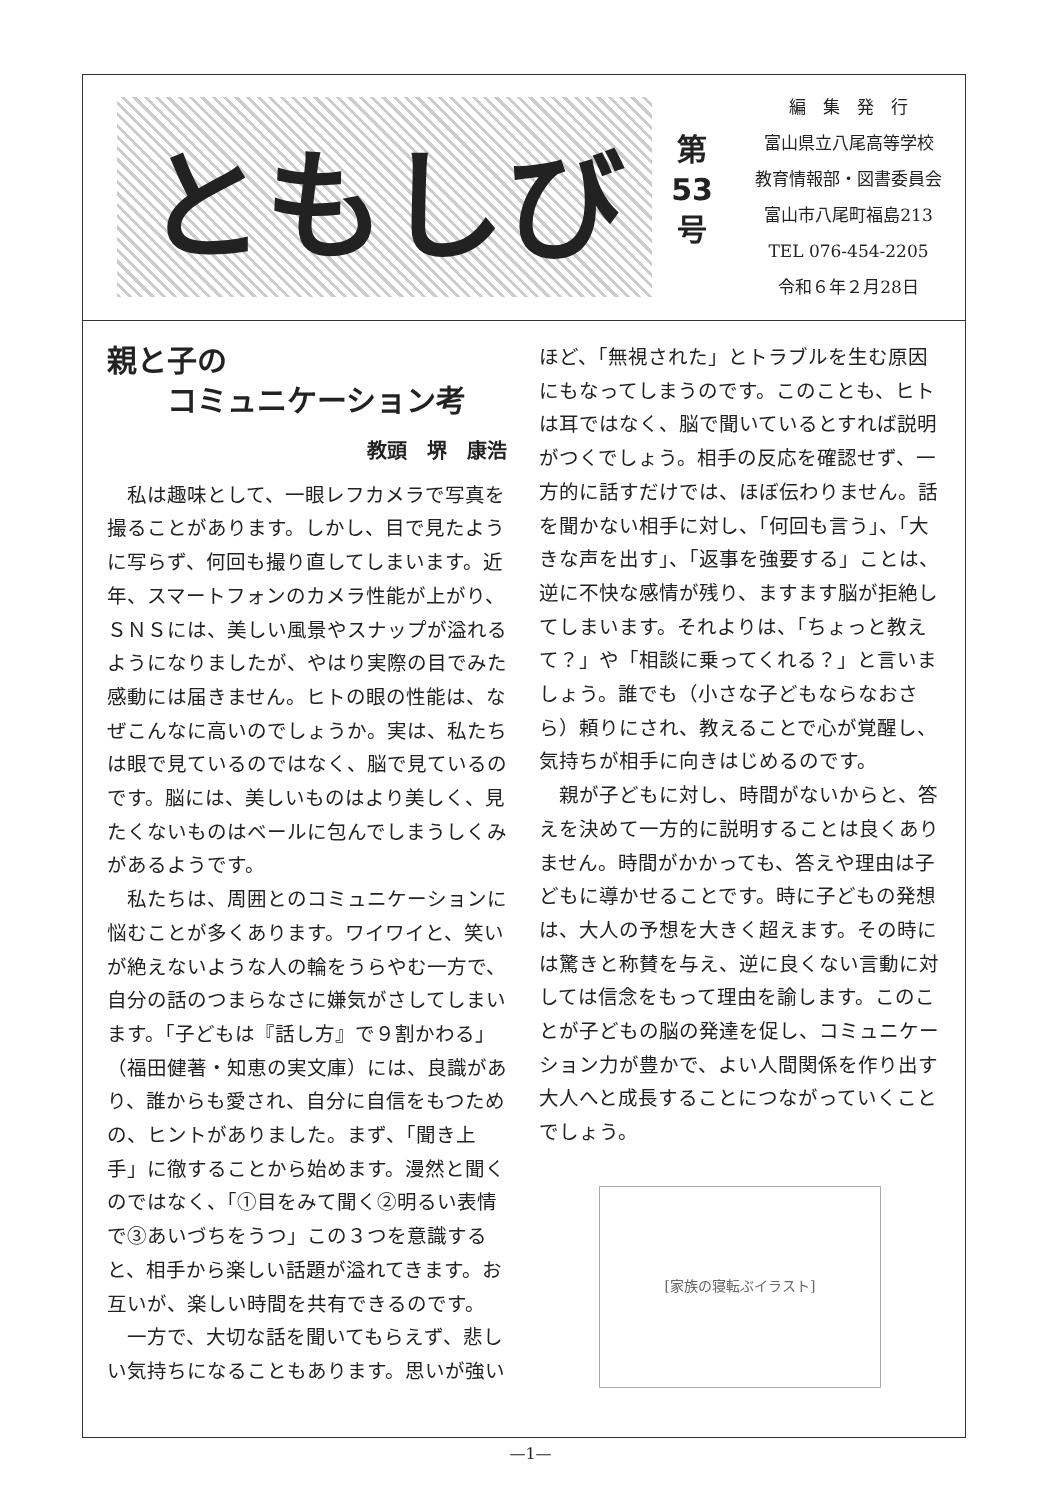ともしび
第
53
号
編　集　発　行
富山県立八尾高等学校
教育情報部・図書委員会
富山市八尾町福島213
TEL 076-454-2205
令和６年２月28日
親と子の
コミュニケーション考
教頭　堺　康浩
私は趣味として、一眼レフカメラで写真を撮ることがあります。しかし、目で見たように写らず、何回も撮り直してしまいます。近年、スマートフォンのカメラ性能が上がり、ＳＮＳには、美しい風景やスナップが溢れるようになりましたが、やはり実際の目でみた感動には届きません。ヒトの眼の性能は、なぜこんなに高いのでしょうか。実は、私たちは眼で見ているのではなく、脳で見ているのです。脳には、美しいものはより美しく、見たくないものはベールに包んでしまうしくみがあるようです。
私たちは、周囲とのコミュニケーションに悩むことが多くあります。ワイワイと、笑いが絶えないような人の輪をうらやむ一方で、自分の話のつまらなさに嫌気がさしてしまいます。「子どもは『話し方』で９割かわる」（福田健著・知恵の実文庫）には、良識があり、誰からも愛され、自分に自信をもつための、ヒントがありました。まず、「聞き上手」に徹することから始めます。漫然と聞くのではなく、「①目をみて聞く②明るい表情で③あいづちをうつ」この３つを意識すると、相手から楽しい話題が溢れてきます。お互いが、楽しい時間を共有できるのです。
一方で、大切な話を聞いてもらえず、悲しい気持ちになることもあります。思いが強い
ほど、「無視された」とトラブルを生む原因にもなってしまうのです。このことも、ヒトは耳ではなく、脳で聞いているとすれば説明がつくでしょう。相手の反応を確認せず、一方的に話すだけでは、ほぼ伝わりません。話を聞かない相手に対し、「何回も言う」、「大きな声を出す」、「返事を強要する」ことは、逆に不快な感情が残り、ますます脳が拒絶してしまいます。それよりは、「ちょっと教えて？」や「相談に乗ってくれる？」と言いましょう。誰でも（小さな子どもならなおさら）頼りにされ、教えることで心が覚醒し、気持ちが相手に向きはじめるのです。
親が子どもに対し、時間がないからと、答えを決めて一方的に説明することは良くありません。時間がかかっても、答えや理由は子どもに導かせることです。時に子どもの発想は、大人の予想を大きく超えます。その時には驚きと称賛を与え、逆に良くない言動に対しては信念をもって理由を諭します。このことが子どもの脳の発達を促し、コミュニケーション力が豊かで、よい人間関係を作り出す大人へと成長することにつながっていくことでしょう。
[家族の寝転ぶイラスト]
—1—